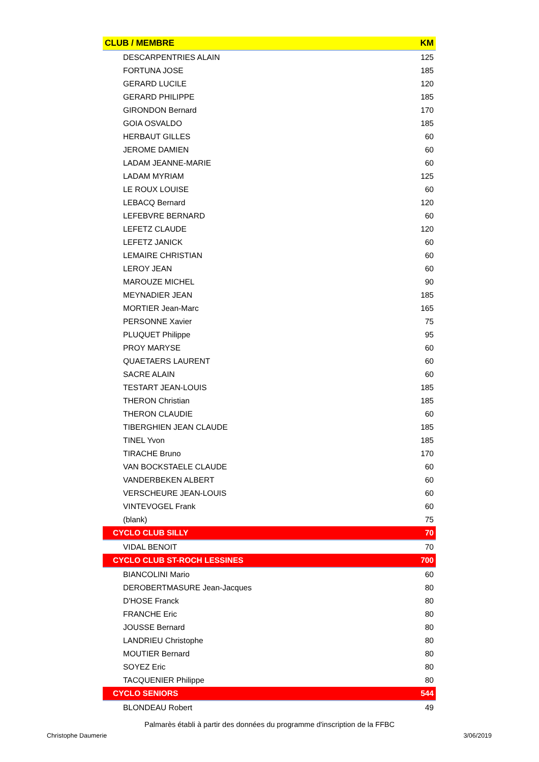| CLUB / MEMBRE | KM |
| --- | --- |
| DESCARPENTRIES ALAIN | 125 |
| FORTUNA JOSE | 185 |
| GERARD LUCILE | 120 |
| GERARD PHILIPPE | 185 |
| GIRONDON Bernard | 170 |
| GOIA OSVALDO | 185 |
| HERBAUT GILLES | 60 |
| JEROME DAMIEN | 60 |
| LADAM JEANNE-MARIE | 60 |
| LADAM MYRIAM | 125 |
| LE ROUX LOUISE | 60 |
| LEBACQ Bernard | 120 |
| LEFEBVRE BERNARD | 60 |
| LEFETZ CLAUDE | 120 |
| LEFETZ JANICK | 60 |
| LEMAIRE CHRISTIAN | 60 |
| LEROY JEAN | 60 |
| MAROUZE MICHEL | 90 |
| MEYNADIER JEAN | 185 |
| MORTIER Jean-Marc | 165 |
| PERSONNE Xavier | 75 |
| PLUQUET Philippe | 95 |
| PROY MARYSE | 60 |
| QUAETAERS LAURENT | 60 |
| SACRE ALAIN | 60 |
| TESTART JEAN-LOUIS | 185 |
| THERON Christian | 185 |
| THERON CLAUDIE | 60 |
| TIBERGHIEN JEAN CLAUDE | 185 |
| TINEL Yvon | 185 |
| TIRACHE Bruno | 170 |
| VAN BOCKSTAELE CLAUDE | 60 |
| VANDERBEKEN ALBERT | 60 |
| VERSCHEURE JEAN-LOUIS | 60 |
| VINTEVOGEL Frank | 60 |
| (blank) | 75 |
| CYCLO CLUB SILLY | 70 |
| VIDAL BENOIT | 70 |
| CYCLO CLUB ST-ROCH LESSINES | 700 |
| BIANCOLINI Mario | 60 |
| DEROBERTMASURE Jean-Jacques | 80 |
| D'HOSE Franck | 80 |
| FRANCHE Eric | 80 |
| JOUSSE Bernard | 80 |
| LANDRIEU Christophe | 80 |
| MOUTIER Bernard | 80 |
| SOYEZ Eric | 80 |
| TACQUENIER Philippe | 80 |
| CYCLO SENIORS | 544 |
| BLONDEAU Robert | 49 |
Palmarès établi à partir des données du programme d'inscription de la FFBC
Christophe Daumerie 3/06/2019